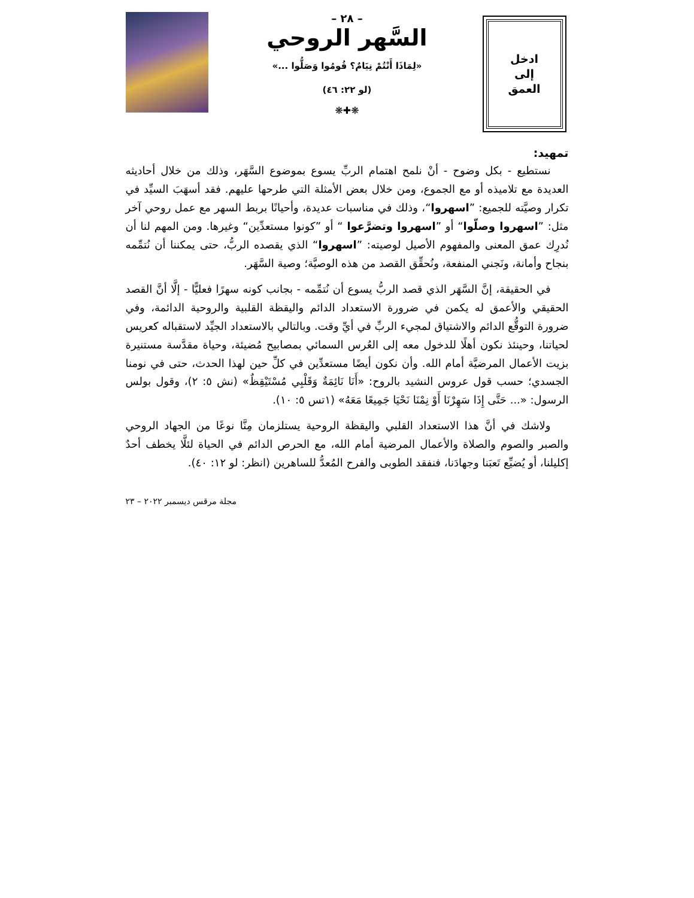ادخل
إلى
العمق
– ٢٨ –
السَّهر الروحي
«لِمَاذَا أَنْتُمْ نِيَامٌ؟ قُومُوا وَصَلُّوا ...»
(لو ٢٢: ٤٦)
❋✚❋
تمهيد:
نستطيع - بكل وضوح - أنْ نلمح اهتمام الربِّ يسوع بموضوع السَّهَر، وذلك من خلال أحاديثه العديدة مع تلاميذه أو مع الجموع، ومن خلال بعض الأمثلة التي طرحها عليهم. فقد أسهَبَ السيِّد في تكرار وصيَّته للجميع: ”اسهروا“، وذلك في مناسبات عديدة، وأحيانًا بربط السهر مع عمل روحي آخر مثل: ”اسهروا وصلّوا“ أو ”اسهروا وتضرَّعوا “ أو ”كونوا مستعدِّين“ وغيرها. ومن المهم لنا أن نُدرِك عمق المعنى والمفهوم الأصيل لوصيته: ”اسهروا“ الذي يقصده الربُّ، حتى يمكننا أن نُتمِّمه بنجاح وأمانة، ونَجني المنفعة، ونُحقِّق القصد من هذه الوصيَّة؛ وصية السَّهَر.
في الحقيقة، إنَّ السَّهَر الذي قصد الربُّ يسوع أن نُتمِّمه - بجانب كونه سهرًا فعليًّا - إلَّا أنَّ القصد الحقيقي والأعمق له يكمن في ضرورة الاستعداد الدائم واليقظة القلبية والروحية الدائمة، وفي ضرورة التوقُّع الدائم والاشتياق لمجيء الربِّ في أيِّ وقت. وبالتالي بالاستعداد الجيِّد لاستقباله كعريس لحياتنا، وحينئذ نكون أهلًا للدخول معه إلى العُرس السمائي بمصابيح مُضيئة، وحياة مقدَّسة مستنيرة بزيت الأعمال المرضيَّة أمام الله. وأن نكون أيضًا مستعدِّين في كلِّ حين لهذا الحدث، حتى في نومنا الجسدي؛ حسب قول عروس النشيد بالروح: «أَنَا نَائِمَةٌ وَقَلْبِي مُسْتَيْقِظٌ» (نش ٥: ٢)، وقول بولس الرسول: «... حَتَّى إِذَا سَهِرْنَا أَوْ نِمْنَا نَحْيَا جَمِيعًا مَعَهُ» (١تس ٥: ١٠).
ولاشك في أنَّ هذا الاستعداد القلبي واليقظة الروحية يستلزمان مِنَّا نوعًا من الجهاد الروحي والصبر والصوم والصلاة والأعمال المرضية أمام الله، مع الحرص الدائم في الحياة لئلَّا يخطف أحدٌ إكليلنا، أو يُضيِّع تَعبَنا وجهادَنا، فنفقد الطوبى والفرح المُعدُّ للساهرين (انظر: لو ١٢: ٤٠).
مجلة مرقس ديسمبر ٢٠٢٢ – ٢٣